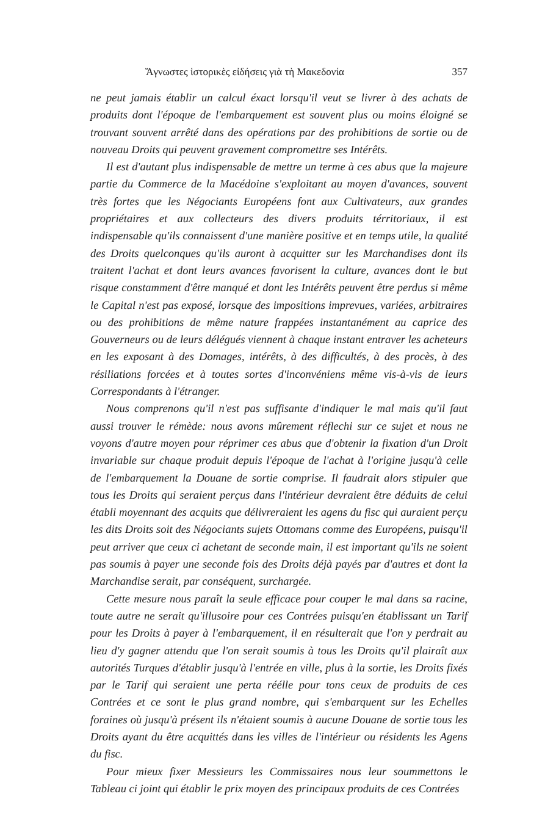Ἄγνωστες ἱστορικὲς εἰδήσεις γιὰ τὴ Μακεδονία 357
ne peut jamais établir un calcul éxact lorsqu'il veut se livrer à des achats de produits dont l'époque de l'embarquement est souvent plus ou moins éloigné se trouvant souvent arrêté dans des opérations par des prohibitions de sortie ou de nouveau Droits qui peuvent gravement compromettre ses Intérêts.
Il est d'autant plus indispensable de mettre un terme à ces abus que la majeure partie du Commerce de la Macédoine s'exploitant au moyen d'avances, souvent très fortes que les Négociants Européens font aux Cultivateurs, aux grandes propriétaires et aux collecteurs des divers produits térritoriaux, il est indispensable qu'ils connaissent d'une manière positive et en temps utile, la qualité des Droits quelconques qu'ils auront à acquitter sur les Marchandises dont ils traitent l'achat et dont leurs avances favorisent la culture, avances dont le but risque constamment d'être manqué et dont les Intérêts peuvent être perdus si même le Capital n'est pas exposé, lorsque des impositions imprevues, variées, arbitraires ou des prohibitions de même nature frappées instantanément au caprice des Gouverneurs ou de leurs délégués viennent à chaque instant entraver les acheteurs en les exposant à des Domages, intérêts, à des difficultés, à des procès, à des résiliations forcées et à toutes sortes d'inconvéniens même vis-à-vis de leurs Correspondants à l'étranger.
Nous comprenons qu'il n'est pas suffisante d'indiquer le mal mais qu'il faut aussi trouver le rémède: nous avons mûrement réflechi sur ce sujet et nous ne voyons d'autre moyen pour réprimer ces abus que d'obtenir la fixation d'un Droit invariable sur chaque produit depuis l'époque de l'achat à l'origine jusqu'à celle de l'embarquement la Douane de sortie comprise. Il faudrait alors stipuler que tous les Droits qui seraient perçus dans l'intérieur devraient être déduits de celui établi moyennant des acquits que délivreraient les agens du fisc qui auraient perçu les dits Droits soit des Négociants sujets Ottomans comme des Européens, puisqu'il peut arriver que ceux ci achetant de seconde main, il est important qu'ils ne soient pas soumis à payer une seconde fois des Droits déjà payés par d'autres et dont la Marchandise serait, par conséquent, surchargée.
Cette mesure nous paraît la seule efficace pour couper le mal dans sa racine, toute autre ne serait qu'illusoire pour ces Contrées puisqu'en établissant un Tarif pour les Droits à payer à l'embarquement, il en résulterait que l'on y perdrait au lieu d'y gagner attendu que l'on serait soumis à tous les Droits qu'il plairaît aux autorités Turques d'établir jusqu'à l'entrée en ville, plus à la sortie, les Droits fixés par le Tarif qui seraient une perta réélle pour tons ceux de produits de ces Contrées et ce sont le plus grand nombre, qui s'embarquent sur les Echelles foraines où jusqu'à présent ils n'étaient soumis à aucune Douane de sortie tous les Droits ayant du être acquittés dans les villes de l'intérieur ou résidents les Agens du fisc.
Pour mieux fixer Messieurs les Commissaires nous leur soummettons le Tableau ci joint qui établir le prix moyen des principaux produits de ces Contrées